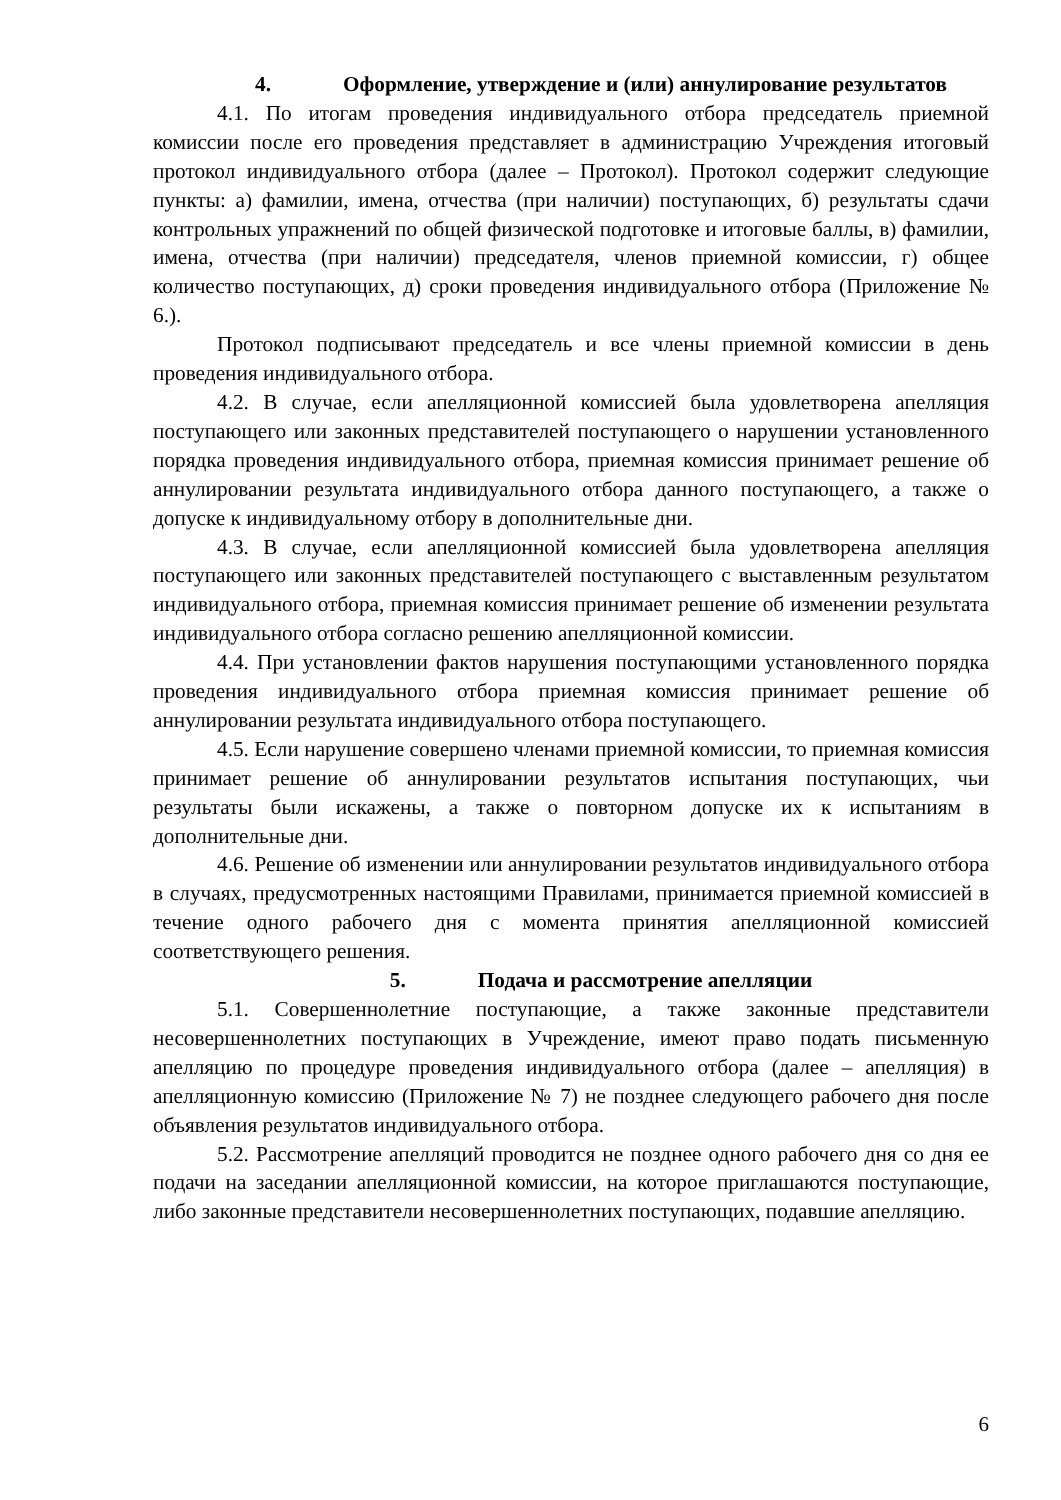4. Оформление, утверждение и (или) аннулирование результатов
4.1. По итогам проведения индивидуального отбора председатель приемной комиссии после его проведения представляет в администрацию Учреждения итоговый протокол индивидуального отбора (далее – Протокол). Протокол содержит следующие пункты: а) фамилии, имена, отчества (при наличии) поступающих, б) результаты сдачи контрольных упражнений по общей физической подготовке и итоговые баллы, в) фамилии, имена, отчества (при наличии) председателя, членов приемной комиссии, г) общее количество поступающих, д) сроки проведения индивидуального отбора (Приложение № 6.).
Протокол подписывают председатель и все члены приемной комиссии в день проведения индивидуального отбора.
4.2. В случае, если апелляционной комиссией была удовлетворена апелляция поступающего или законных представителей поступающего о нарушении установленного порядка проведения индивидуального отбора, приемная комиссия принимает решение об аннулировании результата индивидуального отбора данного поступающего, а также о допуске к индивидуальному отбору в дополнительные дни.
4.3. В случае, если апелляционной комиссией была удовлетворена апелляция поступающего или законных представителей поступающего с выставленным результатом индивидуального отбора, приемная комиссия принимает решение об изменении результата индивидуального отбора согласно решению апелляционной комиссии.
4.4. При установлении фактов нарушения поступающими установленного порядка проведения индивидуального отбора приемная комиссия принимает решение об аннулировании результата индивидуального отбора поступающего.
4.5. Если нарушение совершено членами приемной комиссии, то приемная комиссия принимает решение об аннулировании результатов испытания поступающих, чьи результаты были искажены, а также о повторном допуске их к испытаниям в дополнительные дни.
4.6. Решение об изменении или аннулировании результатов индивидуального отбора в случаях, предусмотренных настоящими Правилами, принимается приемной комиссией в течение одного рабочего дня с момента принятия апелляционной комиссией соответствующего решения.
5. Подача и рассмотрение апелляции
5.1. Совершеннолетние поступающие, а также законные представители несовершеннолетних поступающих в Учреждение, имеют право подать письменную апелляцию по процедуре проведения индивидуального отбора (далее – апелляция) в апелляционную комиссию (Приложение № 7) не позднее следующего рабочего дня после объявления результатов индивидуального отбора.
5.2. Рассмотрение апелляций проводится не позднее одного рабочего дня со дня ее подачи на заседании апелляционной комиссии, на которое приглашаются поступающие, либо законные представители несовершеннолетних поступающих, подавшие апелляцию.
6